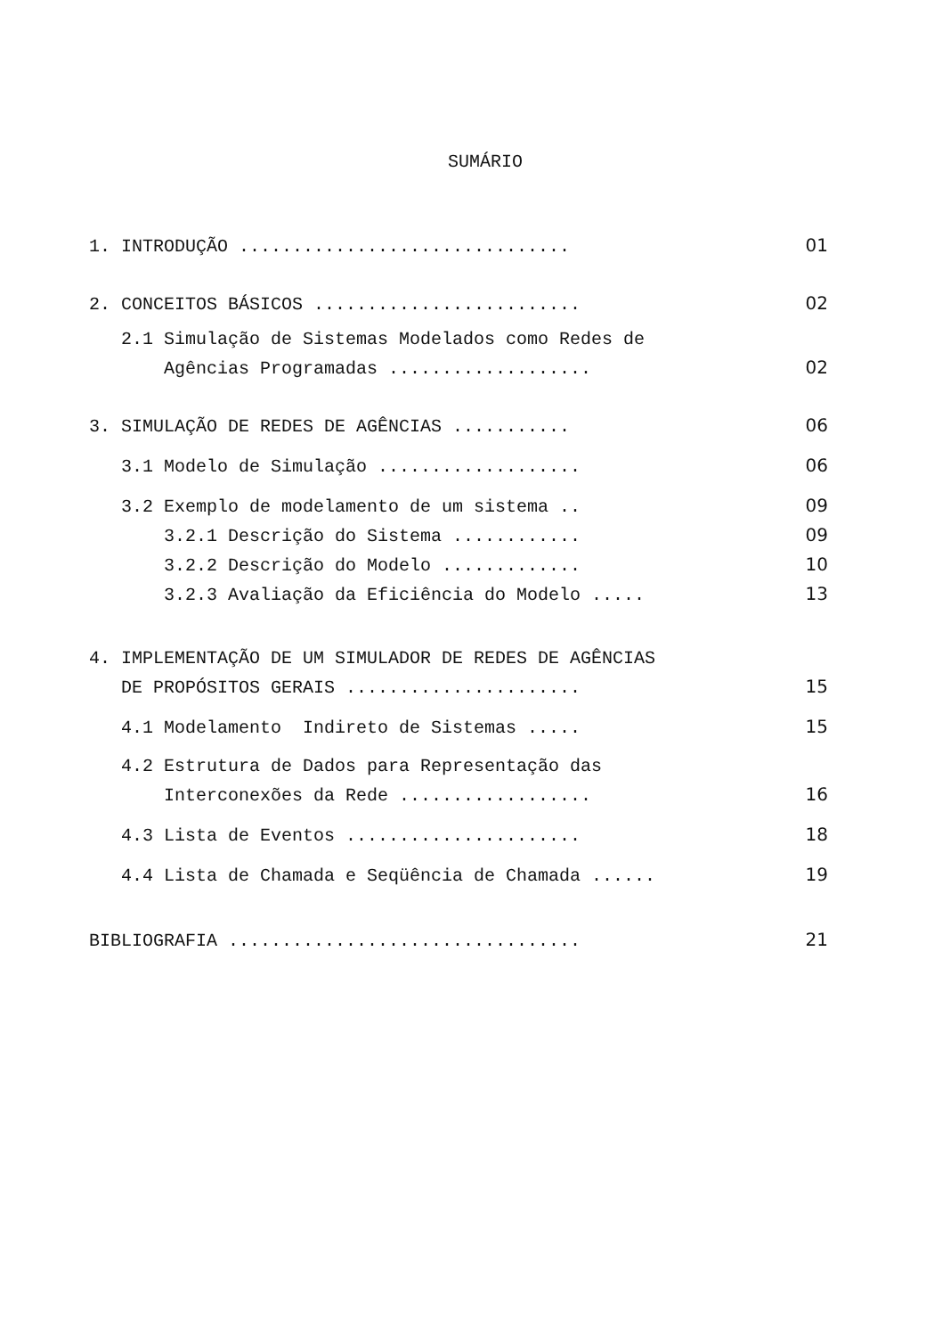SUMÁRIO
1. INTRODUÇÃO ............................... 01
2. CONCEITOS BÁSICOS ......................... 02
2.1 Simulação de Sistemas Modelados como Redes de
Agências Programadas ................... 02
3. SIMULAÇÃO DE REDES DE AGÊNCIAS ........... 06
3.1 Modelo de Simulação ................... 06
3.2 Exemplo de modelamento de um sistema .. 09
3.2.1 Descrição do Sistema ............ 09
3.2.2 Descrição do Modelo ............. 10
3.2.3 Avaliação da Eficiência do Modelo ..... 13
4. IMPLEMENTAÇÃO DE UM SIMULADOR DE REDES DE AGÊNCIAS
DE PROPÓSITOS GERAIS ...................... 15
4.1 Modelamento Indireto de Sistemas ..... 15
4.2 Estrutura de Dados para Representação das
Interconexões da Rede .................. 16
4.3 Lista de Eventos ...................... 18
4.4 Lista de Chamada e Seqüência de Chamada ...... 19
BIBLIOGRAFIA ................................. 21